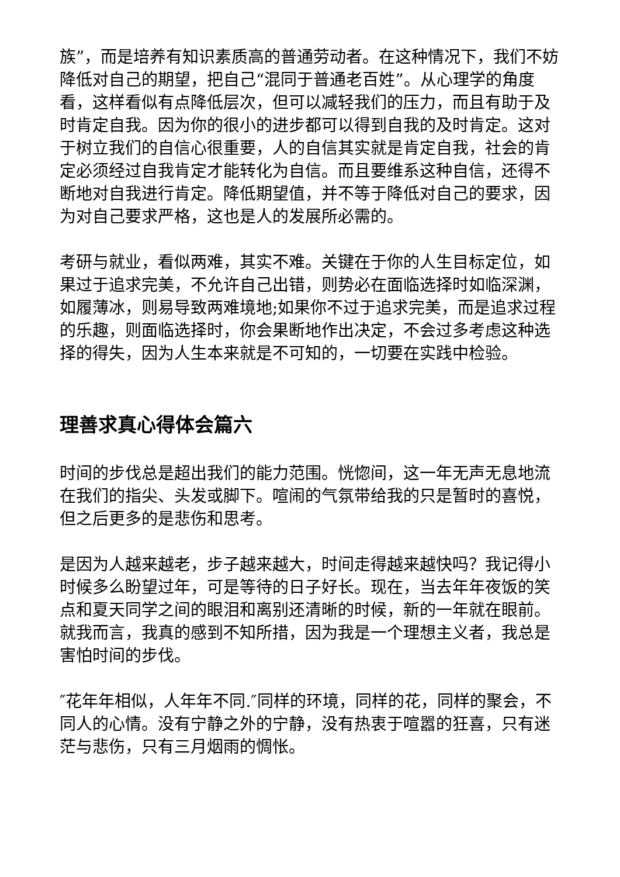族”，而是培养有知识素质高的普通劳动者。在这种情况下，我们不妨降低对自己的期望，把自己“混同于普通老百姓”。从心理学的角度看，这样看似有点降低层次，但可以减轻我们的压力，而且有助于及时肯定自我。因为你的很小的进步都可以得到自我的及时肯定。这对于树立我们的自信心很重要，人的自信其实就是肯定自我，社会的肯定必须经过自我肯定才能转化为自信。而且要维系这种自信，还得不断地对自我进行肯定。降低期望值，并不等于降低对自己的要求，因为对自己要求严格，这也是人的发展所必需的。
考研与就业，看似两难，其实不难。关键在于你的人生目标定位，如果过于追求完美，不允许自己出错，则势必在面临选择时如临深渊，如履薄冰，则易导致两难境地;如果你不过于追求完美，而是追求过程的乐趣，则面临选择时，你会果断地作出决定，不会过多考虑这种选择的得失，因为人生本来就是不可知的，一切要在实践中检验。
理善求真心得体会篇六
时间的步伐总是超出我们的能力范围。恍惚间，这一年无声无息地流在我们的指尖、头发或脚下。喧闹的气氛带给我的只是暂时的喜悦，但之后更多的是悲伤和思考。
是因为人越来越老，步子越来越大，时间走得越来越快吗？我记得小时候多么盼望过年，可是等待的日子好长。现在，当去年年夜饭的笑点和夏天同学之间的眼泪和离别还清晰的时候，新的一年就在眼前。就我而言，我真的感到不知所措，因为我是一个理想主义者，我总是害怕时间的步伐。
″花年年相似，人年年不同.″同样的环境，同样的花，同样的聚会，不同人的心情。没有宁静之外的宁静，没有热衷于喧嚣的狂喜，只有迷茫与悲伤，只有三月烟雨的惆怅。